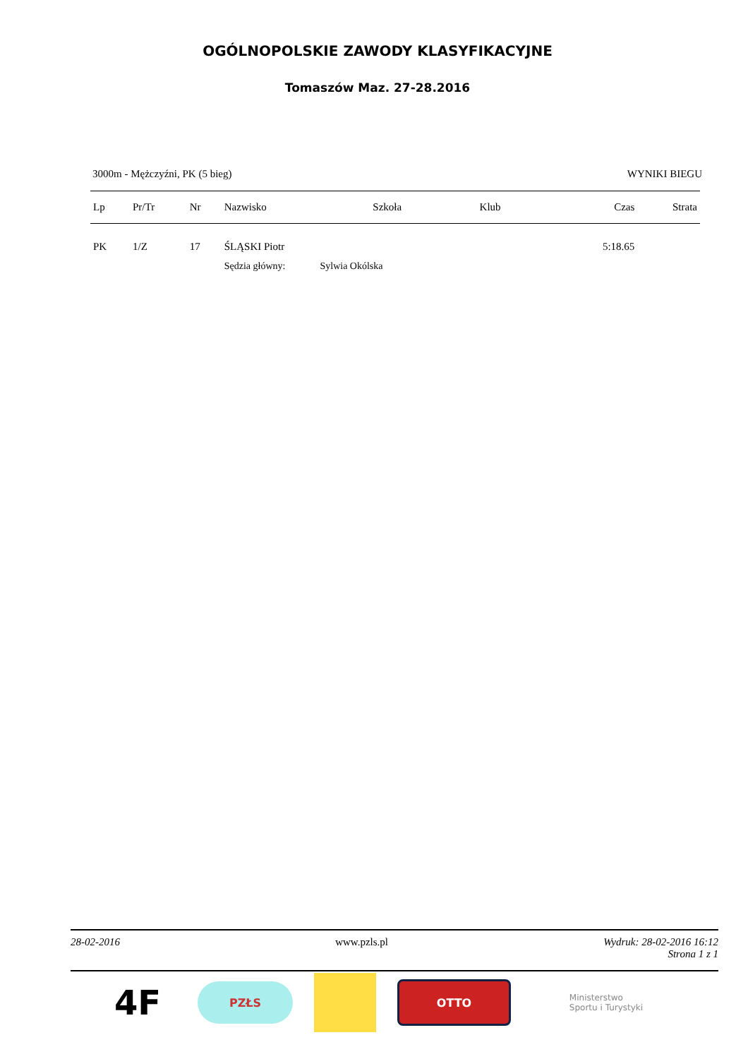OGÓLNOPOLSKIE ZAWODY KLASYFIKACYJNE
Tomaszów Maz. 27-28.2016
3000m - Mężczyźni, PK (5 bieg) WYNIKI BIEGU
| Lp | Pr/Tr | Nr | Nazwisko | Szkoła | Klub | Czas | Strata |
| --- | --- | --- | --- | --- | --- | --- | --- |
| PK | 1/Z | 17 | ŚLĄSKI Piotr | | | 5:18.65 | |
| | | | Sędzia główny: Sylwia Okólska | | | | |
28-02-2016 www.pzls.pl Wydruk: 28-02-2016 16:12
Strona 1 z 1
4F
PZŁS OTTO
Ministerstwo
Sportu i Turystyki